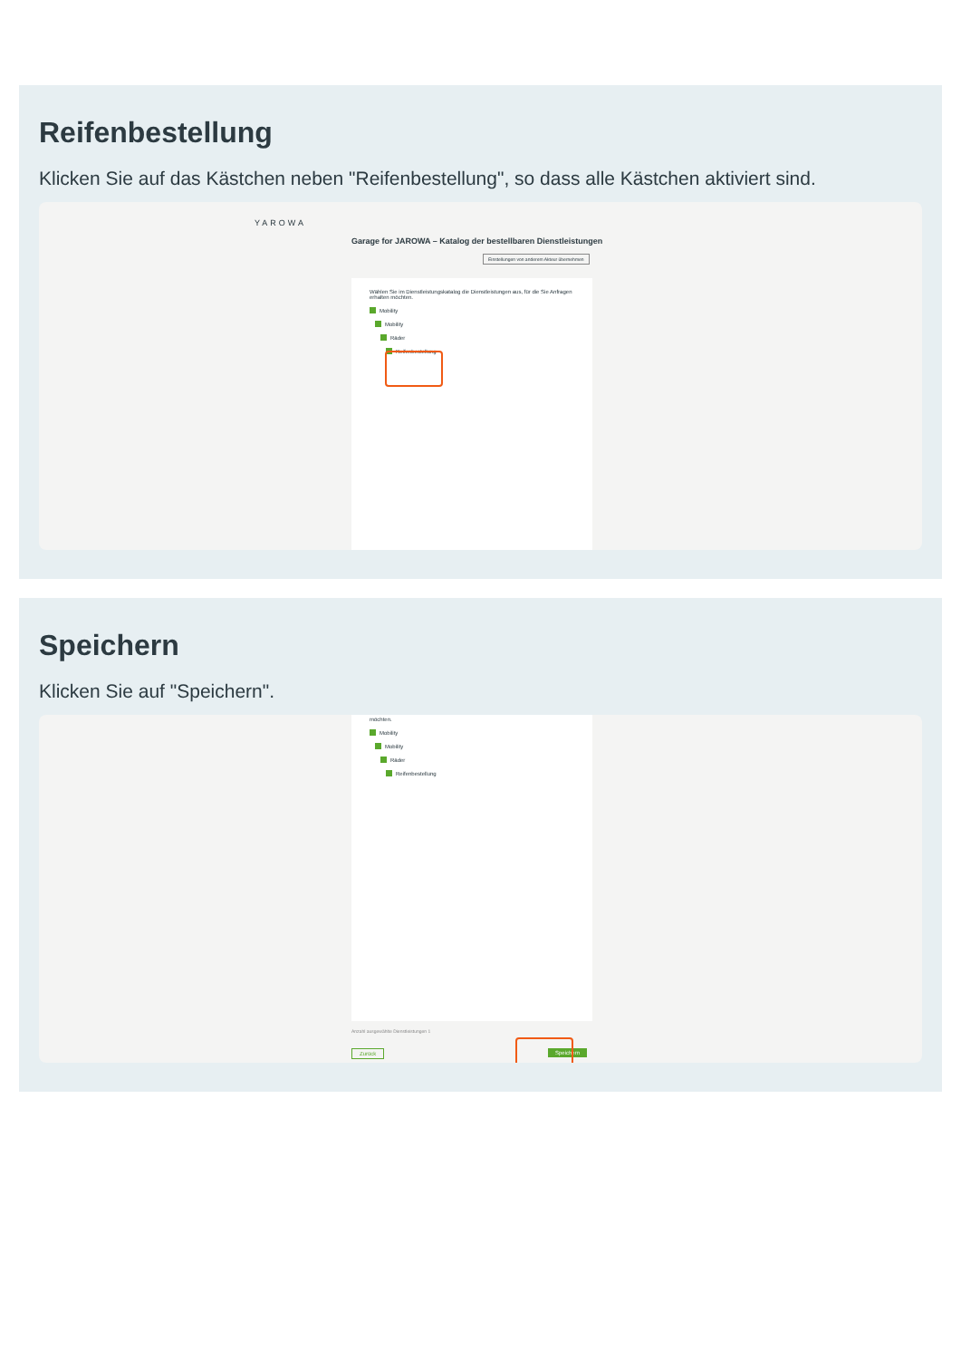Reifenbestellung
Klicken Sie auf das Kästchen neben "Reifenbestellung", so dass alle Kästchen aktiviert sind.
YAROWA
Garage for JAROWA – Katalog der bestellbaren Dienstleistungen
Einstellungen von anderem Akteur übernehmen
Wählen Sie im Dienstleistungskatalog die Dienstleistungen aus, für die Sie Anfragen erhalten möchten.
Mobility
Mobility
Räder
Reifenbestellung
Speichern
Klicken Sie auf "Speichern".
möchten.
Mobility
Mobility
Räder
Reifenbestellung
Anzahl ausgewählte Dienstleistungen 1
Zurück Speichern